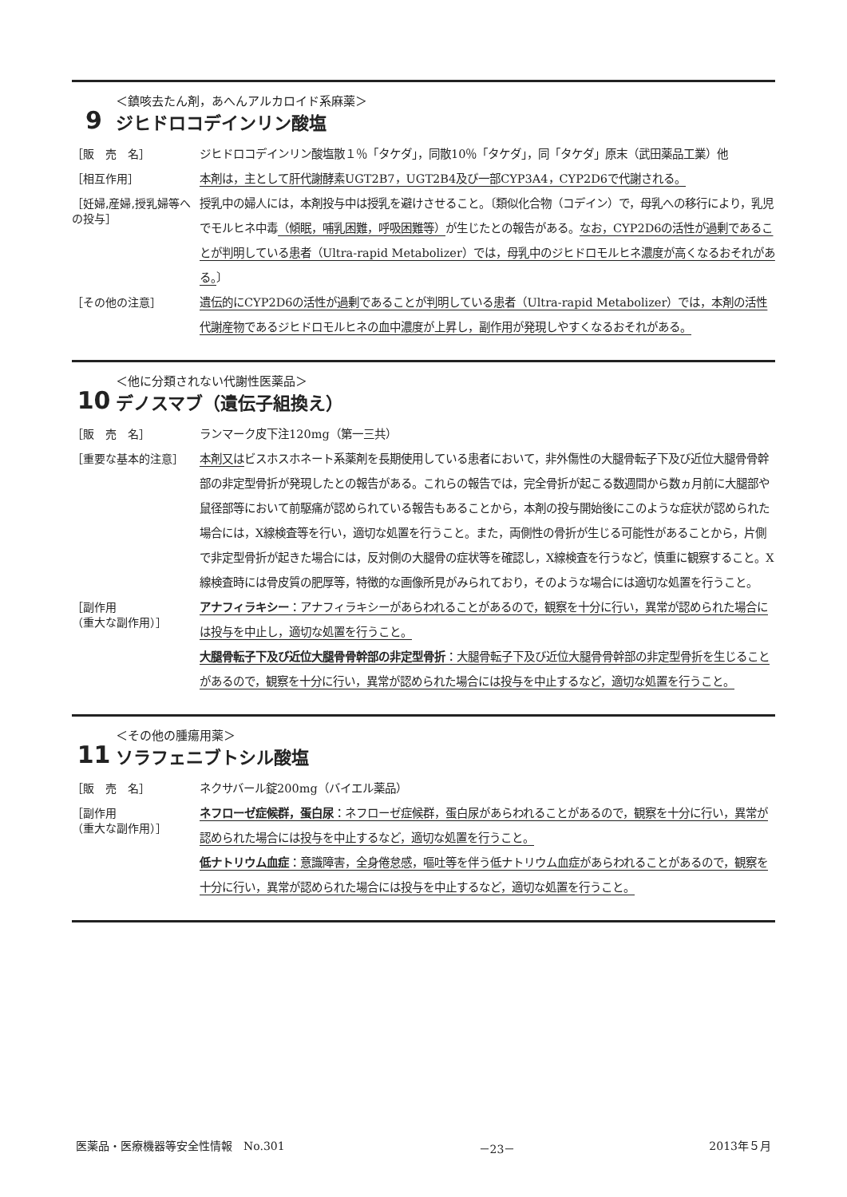9
＜鎮咳去たん剤，あへんアルカロイド系麻薬＞
ジヒドロコデインリン酸塩
［販　売　名］
ジヒドロコデインリン酸塩散１％「タケダ」，同散10％「タケダ」，同「タケダ」原末（武田薬品工業）他
［相互作用］
本剤は，主として肝代謝酵素UGT2B7，UGT2B4及び一部CYP3A4，CYP2D6で代謝される。
［妊婦,産婦,授乳婦等への投与］
授乳中の婦人には，本剤投与中は授乳を避けさせること。〔類似化合物（コデイン）で，母乳への移行により，乳児でモルヒネ中毒（傾眠，哺乳困難，呼吸困難等）が生じたとの報告がある。なお，CYP2D6の活性が過剰であることが判明している患者（Ultra-rapid Metabolizer）では，母乳中のジヒドロモルヒネ濃度が高くなるおそれがある。〕
［その他の注意］
遺伝的にCYP2D6の活性が過剰であることが判明している患者（Ultra-rapid Metabolizer）では，本剤の活性代謝産物であるジヒドロモルヒネの血中濃度が上昇し，副作用が発現しやすくなるおそれがある。
10
＜他に分類されない代謝性医薬品＞
デノスマブ（遺伝子組換え）
［販　売　名］
ランマーク皮下注120mg（第一三共）
［重要な基本的注意］
本剤又はビスホスホネート系薬剤を長期使用している患者において，非外傷性の大腿骨転子下及び近位大腿骨骨幹部の非定型骨折が発現したとの報告がある。これらの報告では，完全骨折が起こる数週間から数ヵ月前に大腿部や鼠径部等において前駆痛が認められている報告もあることから，本剤の投与開始後にこのような症状が認められた場合には，X線検査等を行い，適切な処置を行うこと。また，両側性の骨折が生じる可能性があることから，片側で非定型骨折が起きた場合には，反対側の大腿骨の症状等を確認し，X線検査を行うなど，慎重に観察すること。X線検査時には骨皮質の肥厚等，特徴的な画像所見がみられており，そのような場合には適切な処置を行うこと。
［副作用
（重大な副作用）］
アナフィラキシー：アナフィラキシーがあらわれることがあるので，観察を十分に行い，異常が認められた場合には投与を中止し，適切な処置を行うこと。
大腿骨転子下及び近位大腿骨骨幹部の非定型骨折：大腿骨転子下及び近位大腿骨骨幹部の非定型骨折を生じることがあるので，観察を十分に行い，異常が認められた場合には投与を中止するなど，適切な処置を行うこと。
11
＜その他の腫瘍用薬＞
ソラフェニブトシル酸塩
［販　売　名］
ネクサバール錠200mg（バイエル薬品）
［副作用
（重大な副作用）］
ネフローゼ症候群，蛋白尿：ネフローゼ症候群，蛋白尿があらわれることがあるので，観察を十分に行い，異常が認められた場合には投与を中止するなど，適切な処置を行うこと。
低ナトリウム血症：意識障害，全身倦怠感，嘔吐等を伴う低ナトリウム血症があらわれることがあるので，観察を十分に行い，異常が認められた場合には投与を中止するなど，適切な処置を行うこと。
医薬品・医療機器等安全性情報　No.301 －23－ 2013年５月